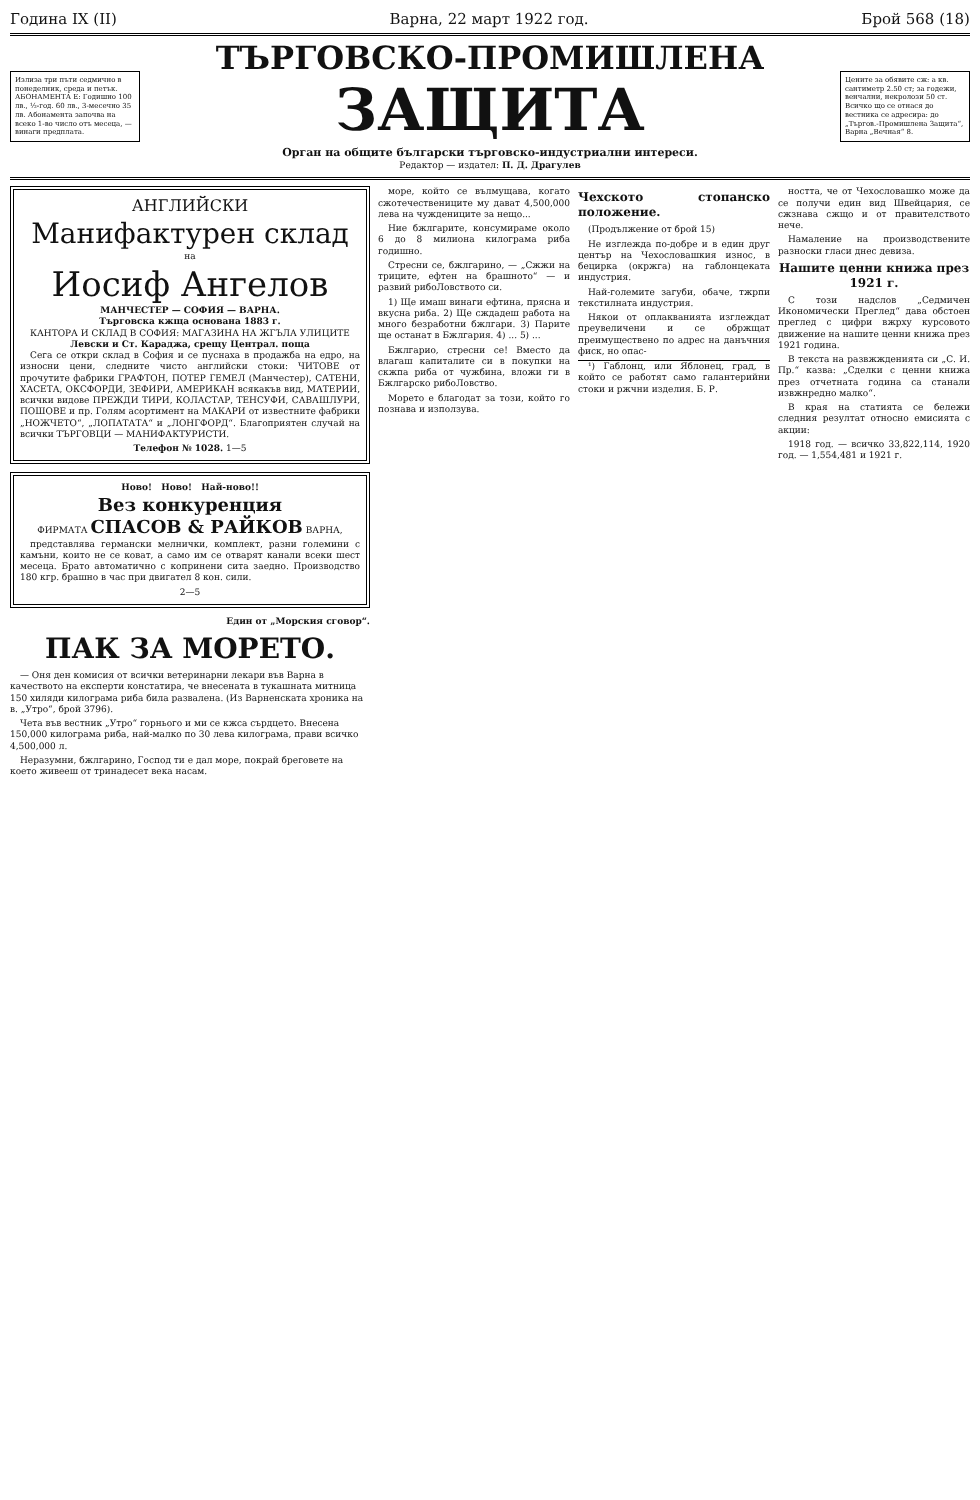Година IX (II) Варна, 22 март 1922 год. Брой 568 (18)
Излиза три пъти седмично в понеделник, среда и петък. АБОНАМЕНТА Е: Годишно 100 лв., ½-год. 60 лв., 3-месечно 35 лв. Абонамента започва на всеко 1-во число отъ месеца, — винаги предплата.
ТЪРГОВСКО-ПРОМИШЛЕНА ЗАЩИТА
Орган на общите български търговско-индустриални интереси.
Редактор — издател: П. Д. Драгулев
Цените за обявите сж: а кв. сантиметр 2.50 ст; за годежи, венчални, некролози 50 ст. Всичко що се отнася до вестника се адресира: до „Търгов.-Промишлена Защита“, Варна „Вечная“ 8.
АНГЛИЙСКИ
Манифактурен склад
на
Иосиф Ангелов
МАНЧЕСТЕР — СОФИЯ — ВАРНА.
Търговска кжща основана 1883 г.
КАНТОРА И СКЛАД В СОФИЯ: МАГАЗИНА НА ЖГЪЛА УЛИЦИТЕ
Левски и Ст. Караджа, срещу Централ. поща
Сега се откри склад в София и се пуснаха в продажба на едро, на износни цени, следните чисто английски стоки: ЧИТОВЕ от прочутите фабрики ГРАФТОН, ПОТЕР ГЕМЕЛ (Манчестер), САТЕНИ, ХАСЕТА, ОКСФОРДИ, ЗЕФИРИ, АМЕРИКАН всякакъв вид, МАТЕРИИ, всички видове ПРЕЖДИ ТИРИ, КОЛАСТАР, ТЕНСУФИ, САВАШЛУРИ, ПОШОВЕ и пр. Голям асортимент на МАКАРИ от известните фабрики „НОЖЧЕТО“, „ЛОПАТАТА“ и „ЛОНГФОРД“. Благоприятен случай на всички ТЪРГОВЦИ — МАНИФАКТУРИСТИ.
Телефон № 1028. 1—5
Ново! Ново! Най-ново!!
Вез конкуренция
ФИРМАТА СПАСОВ & РАЙКОВ ВАРНА,
представлява германски мелнички, комплект, разни големини с камъни, които не се коват, а само им се отварят канали всеки шест месеца. Брато автоматично с копринени сита заедно. Производство 180 кгр. брашно в час при двигател 8 кон. сили.
2—5
Един от „Морския сговор“.
ПАК ЗА МОРЕТО.
— Оня ден комисия от всички ветеринарни лекари във Варна в качеството на експерти констатира, че внесената в тукашната митница 150 хиляди килограма риба била развалена. (Из Варненската хроника на в. „Утро“, брой 3796).
Чета във вестник „Утро“ горнього и ми се кжса сърдцето. Внесена 150,000 килограма риба, най-малко по 30 лева килограма, прави всичко 4,500,000 л.
Неразумни, бжлгарино, Господ ти е дал море, покрай бреговете на което живееш от тринадесет века насам.
море, който се вълмущава, когато сжотечествениците му дават 4,500,000 лева на чуждениците за нещо...
Ние бжлгарите, консумираме около 6 до 8 милиона килограма риба годишно.
Стресни се, бжлгарино, — „Сжжи на триците, ефтен на брашното“ — и развий рибоЛовството си.
1) Ще имаш винаги ефтина, прясна и вкусна риба. 2) Ще сждадеш работа на много безработни бжлгари. 3) Парите ще останат в Бжлгария. 4) ... 5) ...
Бжлгарио, стресни се! Вместо да влагаш капиталите си в покупки на скжпа риба от чужбина, вложи ги в Бжлгарско рибоЛовство.
Морето е благодат за този, който го познава и използува.
Чехското стопанско положение.
(Продължение от брой 15)
Не изглежда по-добре и в един друг център на Чехословашкия износ, в бецирка (окржга) на габлонцеката индустрия.
Най-големите загуби, обаче, тжрпи текстилната индустрия.
Някои от оплакванията изглеждат преувеличени и се обржщат преимуществено по адрес на данъчния фиск, но опас-
¹) Габлонц, или Яблонец, град, в който се работят само галантерийни стоки и ржчни изделия. Б. Р.
ността, че от Чехословашко може да се получи един вид Швейцария, се сжзнава сжщо и от правителството нече.
Намаление на производствените разноски гласи днес девиза.
Нашите ценни книжа през 1921 г.
С този надслов „Седмичен Икономически Преглед“ дава обстоен преглед с цифри вжрху курсовото движение на нашите ценни книжа през 1921 година.
В текста на развжжденията си „С. И. Пр.“ казва: „Сделки с ценни книжа през отчетната година са станали извжнредно малко“.
В края на статията се бележи следния резултат относно емисията с акции:
1918 год. — всичко 33,822,114, 1920 год. — 1,554,481 и 1921 г.